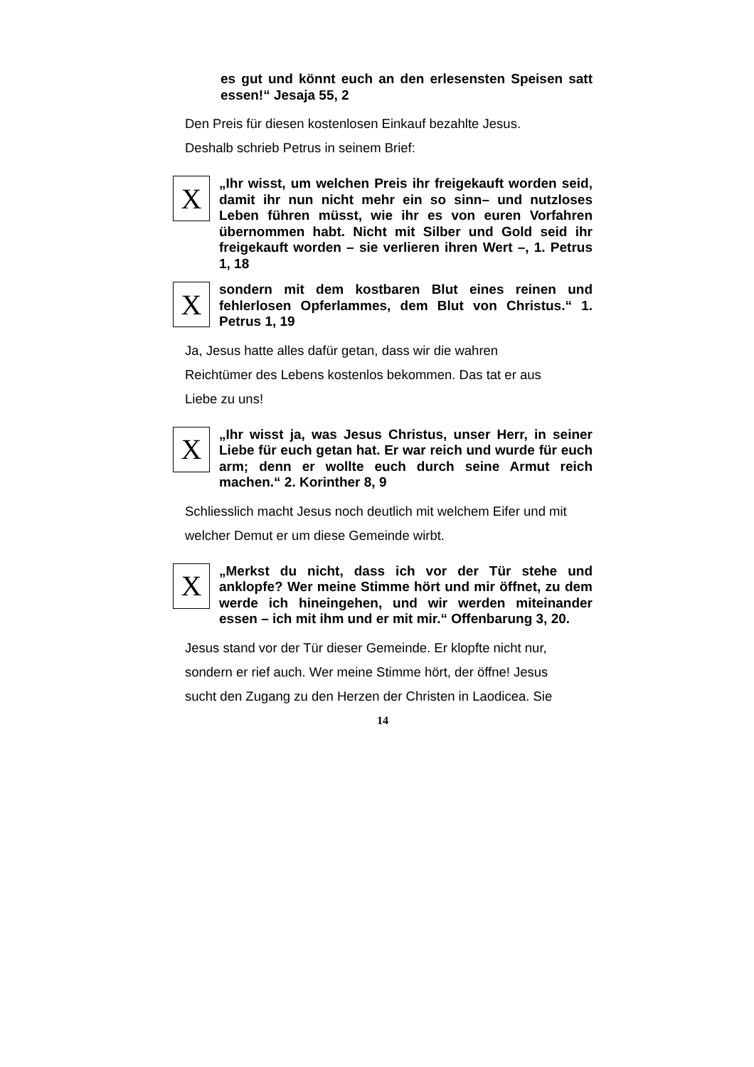es gut und könnt euch an den erlesensten Speisen satt essen!“ Jesaja 55, 2
Den Preis für diesen kostenlosen Einkauf bezahlte Jesus.
Deshalb schrieb Petrus in seinem Brief:
X
„Ihr wisst, um welchen Preis ihr freigekauft worden seid, damit ihr nun nicht mehr ein so sinn– und nutzloses Leben führen müsst, wie ihr es von euren Vorfahren übernommen habt. Nicht mit Silber und Gold seid ihr freigekauft worden – sie verlieren ihren Wert –, 1. Petrus 1, 18
X
sondern mit dem kostbaren Blut eines reinen und fehlerlosen Opferlammes, dem Blut von Christus.“ 1. Petrus 1, 19
Ja, Jesus hatte alles dafür getan, dass wir die wahren
Reichtümer des Lebens kostenlos bekommen. Das tat er aus
Liebe zu uns!
X
„Ihr wisst ja, was Jesus Christus, unser Herr, in seiner Liebe für euch getan hat. Er war reich und wurde für euch arm; denn er wollte euch durch seine Armut reich machen.“ 2. Korinther 8, 9
Schliesslich macht Jesus noch deutlich mit welchem Eifer und mit
welcher Demut er um diese Gemeinde wirbt.
X
„Merkst du nicht, dass ich vor der Tür stehe und anklopfe? Wer meine Stimme hört und mir öffnet, zu dem werde ich hineingehen, und wir werden miteinander essen – ich mit ihm und er mit mir.“ Offenbarung 3, 20.
Jesus stand vor der Tür dieser Gemeinde. Er klopfte nicht nur,
sondern er rief auch. Wer meine Stimme hört, der öffne! Jesus
sucht den Zugang zu den Herzen der Christen in Laodicea. Sie
14